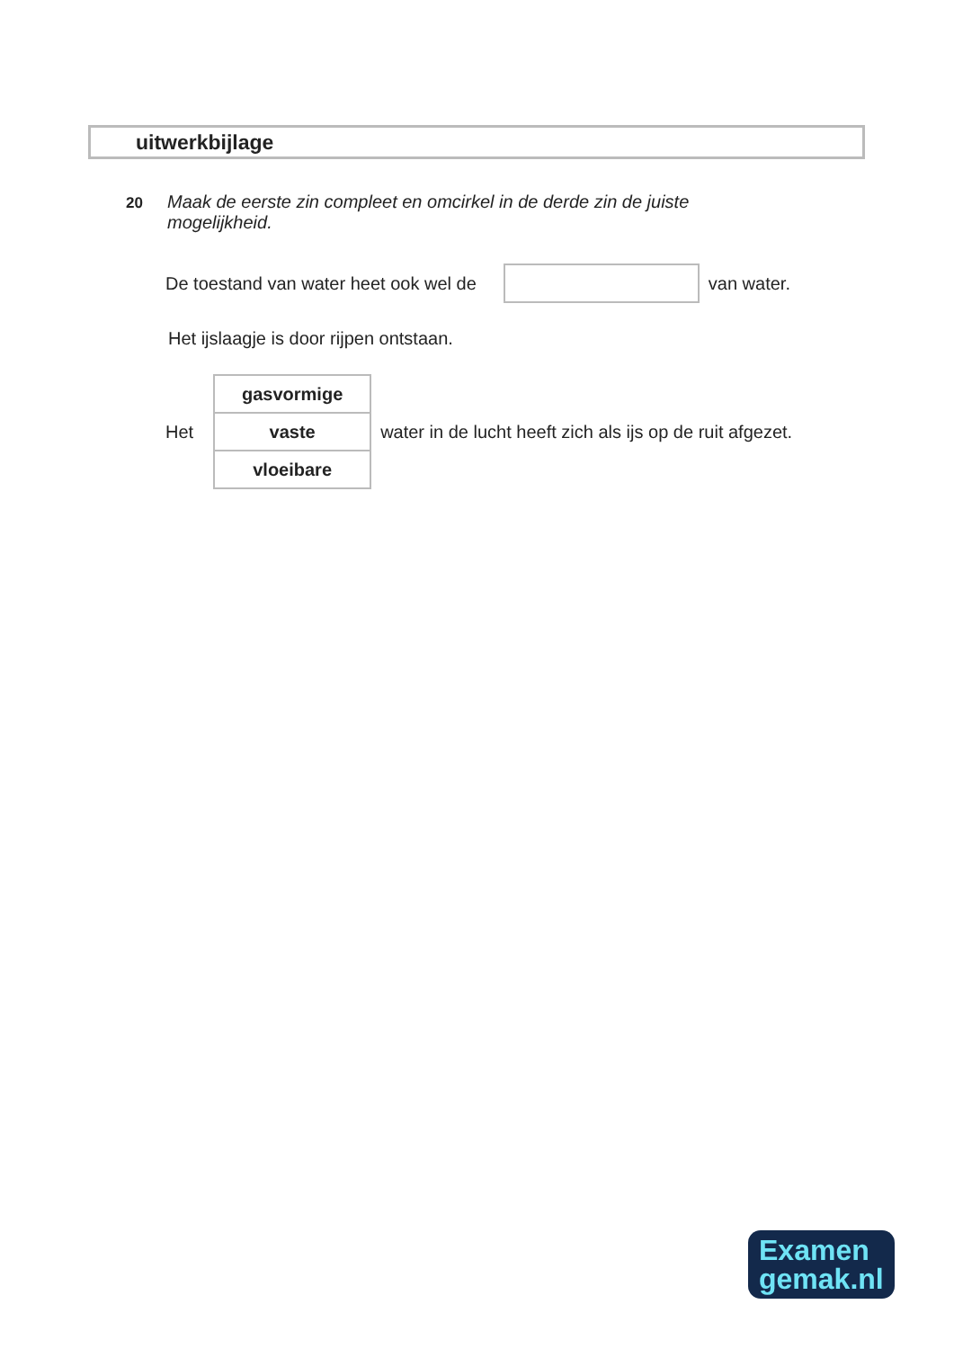uitwerkbijlage
20 Maak de eerste zin compleet en omcirkel in de derde zin de juiste mogelijkheid.
De toestand van water heet ook wel de van water.
Het ijslaagje is door rijpen ontstaan.
Het
| gasvormige |
| vaste |
| vloeibare |
water in de lucht heeft zich als ijs op de ruit afgezet.
Examen
gemak.nl